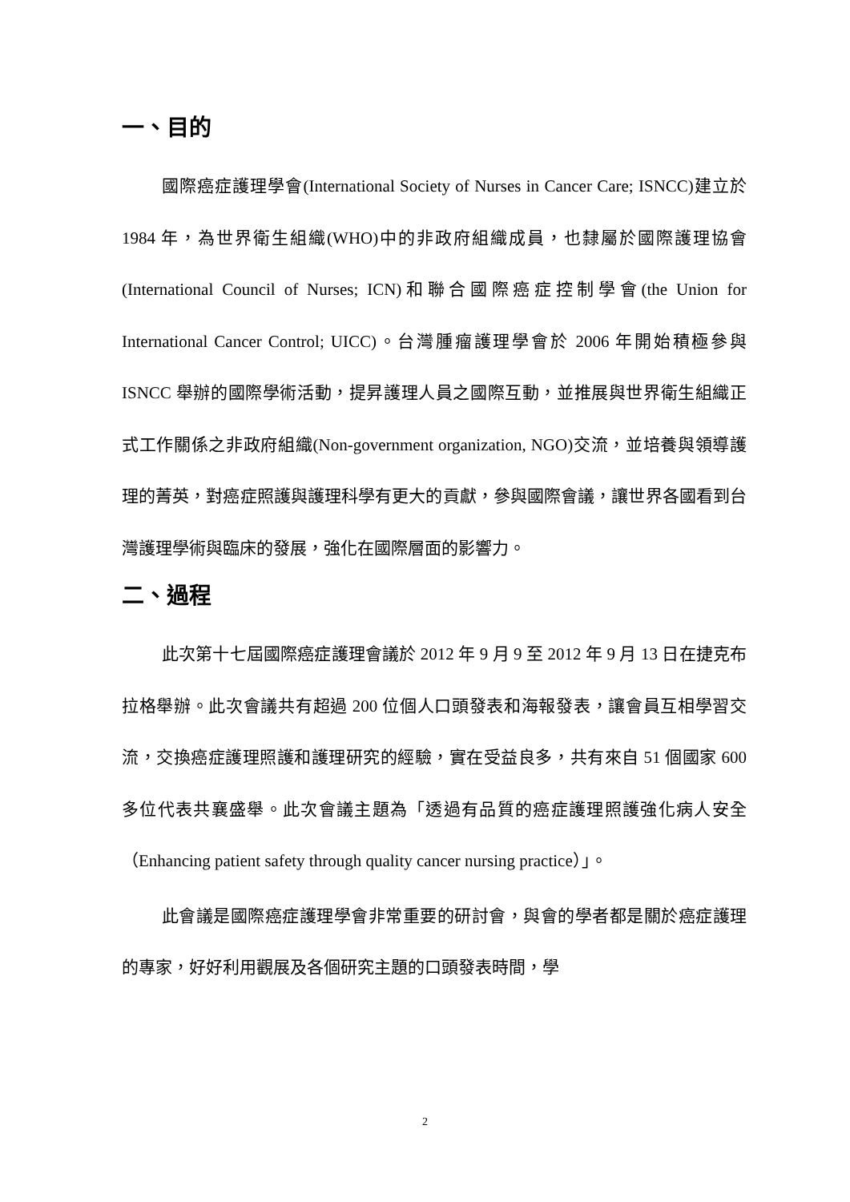一、目的
國際癌症護理學會(International Society of Nurses in Cancer Care; ISNCC)建立於 1984 年，為世界衛生組織(WHO)中的非政府組織成員，也隸屬於國際護理協會(International Council of Nurses; ICN)和聯合國際癌症控制學會(the Union for International Cancer Control; UICC)。台灣腫瘤護理學會於 2006 年開始積極參與 ISNCC 舉辦的國際學術活動，提昇護理人員之國際互動，並推展與世界衛生組織正式工作關係之非政府組織(Non-government organization, NGO)交流，並培養與領導護理的菁英，對癌症照護與護理科學有更大的貢獻，參與國際會議，讓世界各國看到台灣護理學術與臨床的發展，強化在國際層面的影響力。
二、過程
此次第十七屆國際癌症護理會議於 2012 年 9 月 9 至 2012 年 9 月 13 日在捷克布拉格舉辦。此次會議共有超過 200 位個人口頭發表和海報發表，讓會員互相學習交流，交換癌症護理照護和護理研究的經驗，實在受益良多，共有來自 51 個國家 600 多位代表共襄盛舉。此次會議主題為「透過有品質的癌症護理照護強化病人安全（Enhancing patient safety through quality cancer nursing practice）」。
此會議是國際癌症護理學會非常重要的研討會，與會的學者都是關於癌症護理的專家，好好利用觀展及各個研究主題的口頭發表時間，學
2